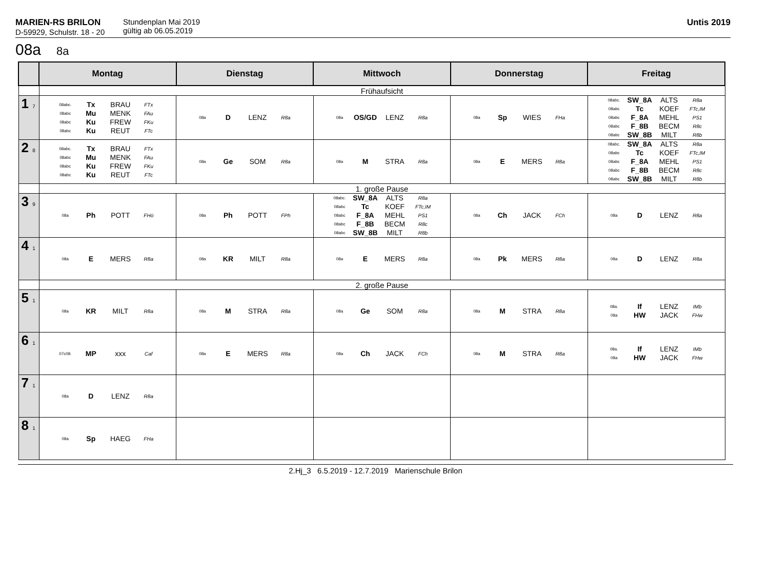MARIEN-RS BRILON
D-59929, Schulstr. 18 - 20
Stundenplan Mai 2019
gültig ab 06.05.2019
Untis 2019
08a 8a
| | Montag | Dienstag | Mittwoch | Donnerstag | Freitag |
| --- | --- | --- | --- | --- | --- |
| | Frühaufsicht | | | | |
| 1 7 | 08abc. Tx BRAU FTx 08abc Mu MENK FAu 08abc Ku FREW FKu 08abc Ku REUT FTc | 08a D LENZ R8a | 08a OS/GD LENZ R8a | 08a Sp WIES FHa | 08abc. SW_8A ALTS R8a 08abc Tc KOEF FTc,IM 08abc F_8A MEHL PS1 08abc F_8B BECM R8c 08abc SW_8B MILT R8b |
| 2 8 | 08abc. Tx BRAU FTx 08abc Mu MENK FAu 08abc Ku FREW FKu 08abc Ku REUT FTc | 08a Ge SOM R8a | 08a M STRA R8a | 08a E MERS R8a | 08abc. SW_8A ALTS R8a 08abc Tc KOEF FTc,IM 08abc F_8A MEHL PS1 08abc F_8B BECM R8c 08abc SW_8B MILT R8b |
| | 1. große Pause | | | | |
| 3 9 | 08a Ph POTT FHö | 08a Ph POTT FPh | 08abc. SW_8A ALTS R8a 08abc Tc KOEF FTc,IM 08abc F_8A MEHL PS1 08abc F_8B BECM R8c 08abc SW_8B MILT R8b | 08a Ch JACK FCh | 08a D LENZ R8a |
| 4 1 | 08a E MERS R8a | 08a KR MILT R8a | 08a E MERS R8a | 08a Pk MERS R8a | 08a D LENZ R8a |
| | 2. große Pause | | | | |
| 5 1 | 08a KR MILT R8a | 08a M STRA R8a | 08a Ge SOM R8a | 08a M STRA R8a | 08a. If LENZ IMb 08a HW JACK FHw |
| 6 1 | 07c08. MP xxx Caf | 08a E MERS R8a | 08a Ch JACK FCh | 08a M STRA R8a | 08a. If LENZ IMb 08a HW JACK FHw |
| 7 1 | 08a D LENZ R8a | | | | |
| 8 1 | 08a Sp HAEG FHa | | | | |
2.Hj_3 6.5.2019 - 12.7.2019 Marienschule Brilon